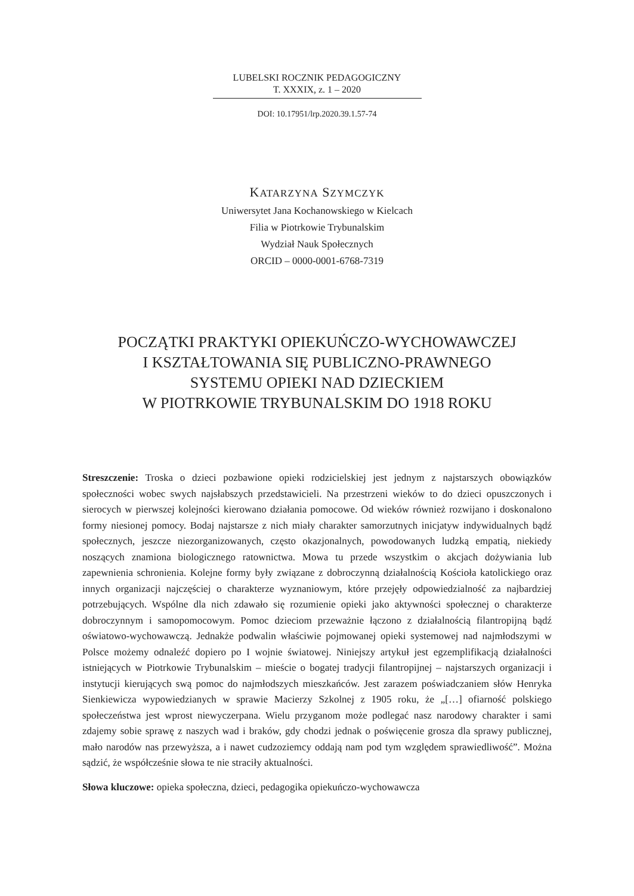LUBELSKI ROCZNIK PEDAGOGICZNY
T. XXXIX, z. 1 – 2020
DOI: 10.17951/lrp.2020.39.1.57-74
KATARZYNA SZYMCZYK
Uniwersytet Jana Kochanowskiego w Kielcach
Filia w Piotrkowie Trybunalskim
Wydział Nauk Społecznych
ORCID – 0000-0001-6768-7319
POCZĄTKI PRAKTYKI OPIEKUŃCZO-WYCHOWAWCZEJ
I KSZTAŁTOWANIA SIĘ PUBLICZNO-PRAWNEGO
SYSTEMU OPIEKI NAD DZIECKIEM
W PIOTRKOWIE TRYBUNALSKIM DO 1918 ROKU
Streszczenie: Troska o dzieci pozbawione opieki rodzicielskiej jest jednym z najstarszych obowiązków społeczności wobec swych najsłabszych przedstawicieli. Na przestrzeni wieków to do dzieci opuszczonych i sierocych w pierwszej kolejności kierowano działania pomocowe. Od wieków również rozwijano i doskonalono formy niesionej pomocy. Bodaj najstarsze z nich miały charakter samorzutnych inicjatyw indywidualnych bądź społecznych, jeszcze niezorganizowanych, często okazjonalnych, powodowanych ludzką empatią, niekiedy noszących znamiona biologicznego ratownictwa. Mowa tu przede wszystkim o akcjach dożywiania lub zapewnienia schronienia. Kolejne formy były związane z dobroczynną działalnością Kościoła katolickiego oraz innych organizacji najczęściej o charakterze wyznaniowym, które przejęły odpowiedzialność za najbardziej potrzebujących. Wspólne dla nich zdawało się rozumienie opieki jako aktywności społecznej o charakterze dobroczynnym i samopomocowym. Pomoc dzieciom przeważnie łączono z działalnością filantropijną bądź oświatowo-wychowawczą. Jednakże podwalin właściwie pojmowanej opieki systemowej nad najmłodszymi w Polsce możemy odnaleźć dopiero po I wojnie światowej. Niniejszy artykuł jest egzemplifikacją działalności istniejących w Piotrkowie Trybunalskim – mieście o bogatej tradycji filantropijnej – najstarszych organizacji i instytucji kierujących swą pomoc do najmłodszych mieszkańców. Jest zarazem poświadczaniem słów Henryka Sienkiewicza wypowiedzianych w sprawie Macierzy Szkolnej z 1905 roku, że „[…] ofiarność polskiego społeczeństwa jest wprost niewyczerpana. Wielu przyganom może podlegać nasz narodowy charakter i sami zdajemy sobie sprawę z naszych wad i braków, gdy chodzi jednak o poświęcenie grosza dla sprawy publicznej, mało narodów nas przewyższa, a i nawet cudzoziemcy oddają nam pod tym względem sprawiedliwość”. Można sądzić, że współcześnie słowa te nie straciły aktualności.
Słowa kluczowe: opieka społeczna, dzieci, pedagogika opiekuńczo-wychowawcza